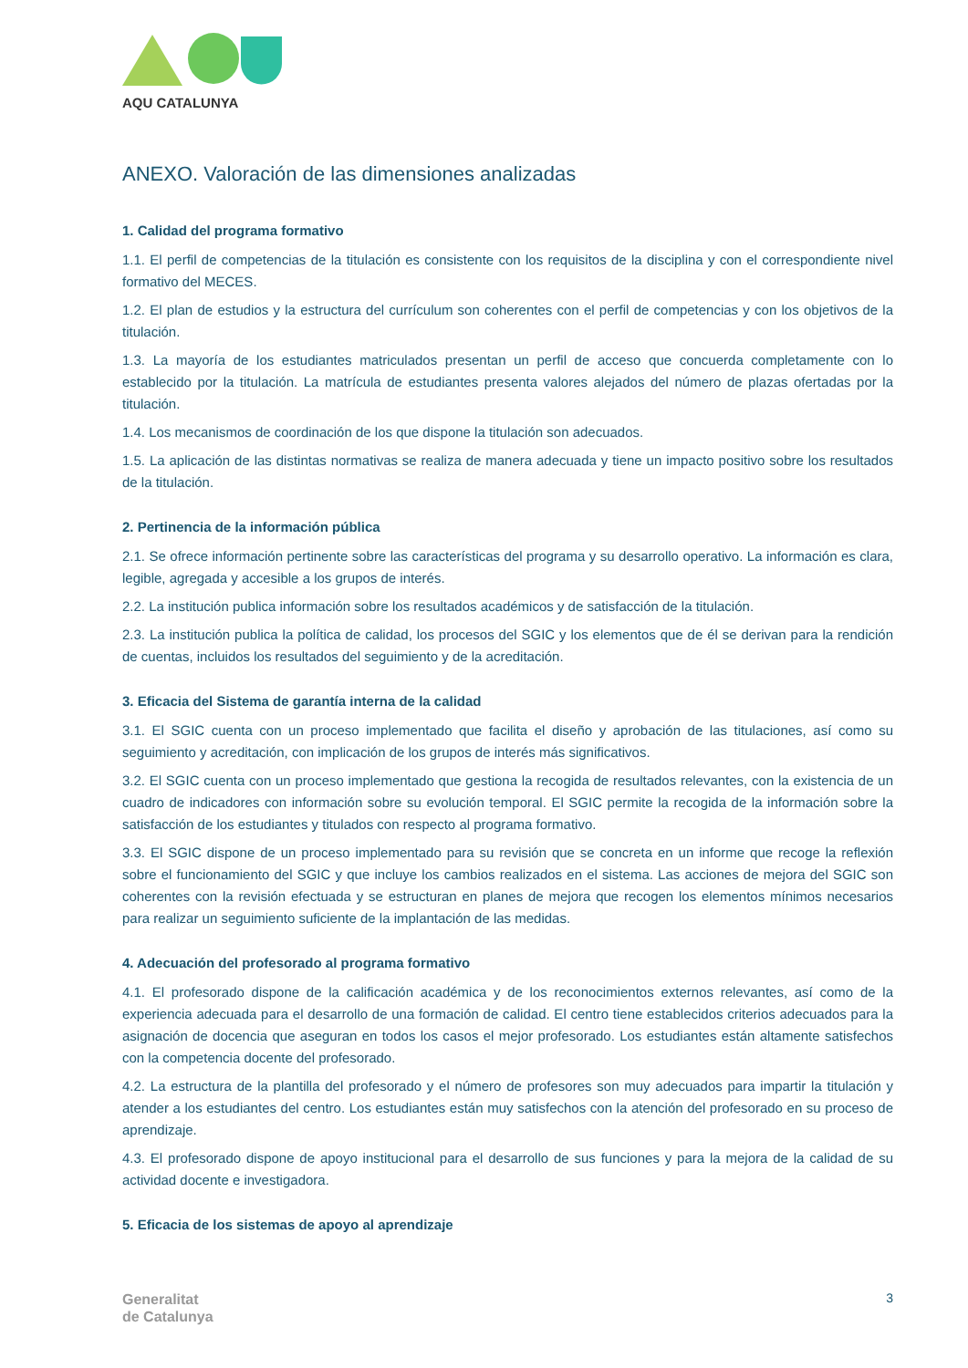AQU CATALUNYA
ANEXO. Valoración de las dimensiones analizadas
1. Calidad del programa formativo
1.1. El perfil de competencias de la titulación es consistente con los requisitos de la disciplina y con el correspondiente nivel formativo del MECES.
1.2. El plan de estudios y la estructura del currículum son coherentes con el perfil de competencias y con los objetivos de la titulación.
1.3. La mayoría de los estudiantes matriculados presentan un perfil de acceso que concuerda completamente con lo establecido por la titulación. La matrícula de estudiantes presenta valores alejados del número de plazas ofertadas por la titulación.
1.4. Los mecanismos de coordinación de los que dispone la titulación son adecuados.
1.5. La aplicación de las distintas normativas se realiza de manera adecuada y tiene un impacto positivo sobre los resultados de la titulación.
2. Pertinencia de la información pública
2.1. Se ofrece información pertinente sobre las características del programa y su desarrollo operativo. La información es clara, legible, agregada y accesible a los grupos de interés.
2.2. La institución publica información sobre los resultados académicos y de satisfacción de la titulación.
2.3. La institución publica la política de calidad, los procesos del SGIC y los elementos que de él se derivan para la rendición de cuentas, incluidos los resultados del seguimiento y de la acreditación.
3. Eficacia del Sistema de garantía interna de la calidad
3.1. El SGIC cuenta con un proceso implementado que facilita el diseño y aprobación de las titulaciones, así como su seguimiento y acreditación, con implicación de los grupos de interés más significativos.
3.2. El SGIC cuenta con un proceso implementado que gestiona la recogida de resultados relevantes, con la existencia de un cuadro de indicadores con información sobre su evolución temporal. El SGIC permite la recogida de la información sobre la satisfacción de los estudiantes y titulados con respecto al programa formativo.
3.3. El SGIC dispone de un proceso implementado para su revisión que se concreta en un informe que recoge la reflexión sobre el funcionamiento del SGIC y que incluye los cambios realizados en el sistema. Las acciones de mejora del SGIC son coherentes con la revisión efectuada y se estructuran en planes de mejora que recogen los elementos mínimos necesarios para realizar un seguimiento suficiente de la implantación de las medidas.
4. Adecuación del profesorado al programa formativo
4.1. El profesorado dispone de la calificación académica y de los reconocimientos externos relevantes, así como de la experiencia adecuada para el desarrollo de una formación de calidad. El centro tiene establecidos criterios adecuados para la asignación de docencia que aseguran en todos los casos el mejor profesorado. Los estudiantes están altamente satisfechos con la competencia docente del profesorado.
4.2. La estructura de la plantilla del profesorado y el número de profesores son muy adecuados para impartir la titulación y atender a los estudiantes del centro. Los estudiantes están muy satisfechos con la atención del profesorado en su proceso de aprendizaje.
4.3. El profesorado dispone de apoyo institucional para el desarrollo de sus funciones y para la mejora de la calidad de su actividad docente e investigadora.
5. Eficacia de los sistemas de apoyo al aprendizaje
Generalitat
de Catalunya
3